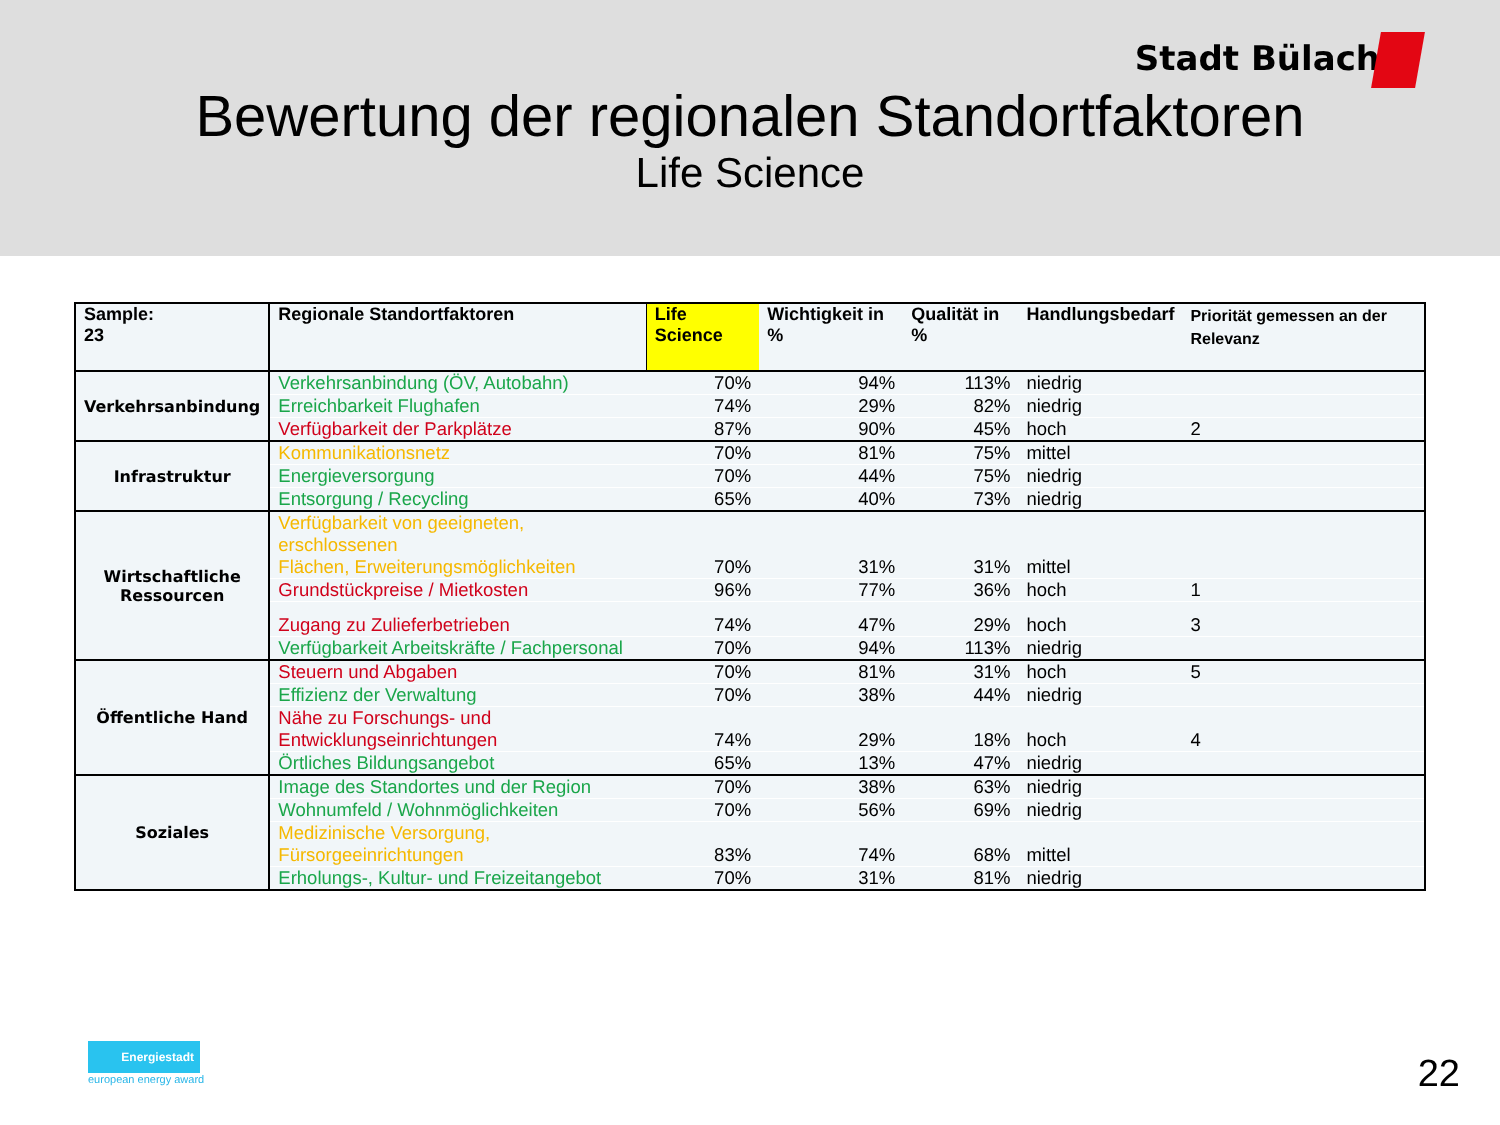Stadt Bülach
Bewertung der regionalen Standortfaktoren
Life Science
| Sample: 23 | Regionale Standortfaktoren | Life Science | Wichtigkeit in % | Qualität in % | Handlungsbedarf | Priorität gemessen an der Relevanz |
| --- | --- | --- | --- | --- | --- | --- |
| Verkehrsanbindung | Verkehrsanbindung (ÖV, Autobahn) | 70% | 94% | 113% | niedrig | |
| | Erreichbarkeit Flughafen | 74% | 29% | 82% | niedrig | |
| | Verfügbarkeit der Parkplätze | 87% | 90% | 45% | hoch | 2 |
| Infrastruktur | Kommunikationsnetz | 70% | 81% | 75% | mittel | |
| | Energieversorgung | 70% | 44% | 75% | niedrig | |
| | Entsorgung / Recycling | 65% | 40% | 73% | niedrig | |
| Wirtschaftliche Ressourcen | Verfügbarkeit von geeigneten, erschlossenen Flächen, Erweiterungsmöglichkeiten | 70% | 31% | 31% | mittel | |
| | Grundstückpreise / Mietkosten | 96% | 77% | 36% | hoch | 1 |
| | Zugang zu Zulieferbetrieben | 74% | 47% | 29% | hoch | 3 |
| | Verfügbarkeit Arbeitskräfte / Fachpersonal | 70% | 94% | 113% | niedrig | |
| Öffentliche Hand | Steuern und Abgaben | 70% | 81% | 31% | hoch | 5 |
| | Effizienz der Verwaltung | 70% | 38% | 44% | niedrig | |
| | Nähe zu Forschungs- und Entwicklungseinrichtungen | 74% | 29% | 18% | hoch | 4 |
| | Örtliches Bildungsangebot | 65% | 13% | 47% | niedrig | |
| Soziales | Image des Standortes und der Region | 70% | 38% | 63% | niedrig | |
| | Wohnumfeld / Wohnmöglichkeiten | 70% | 56% | 69% | niedrig | |
| | Medizinische Versorgung, Fürsorgeeinrichtungen | 83% | 74% | 68% | mittel | |
| | Erholungs-, Kultur- und Freizeitangebot | 70% | 31% | 81% | niedrig | |
Energiestadt
european energy award
22